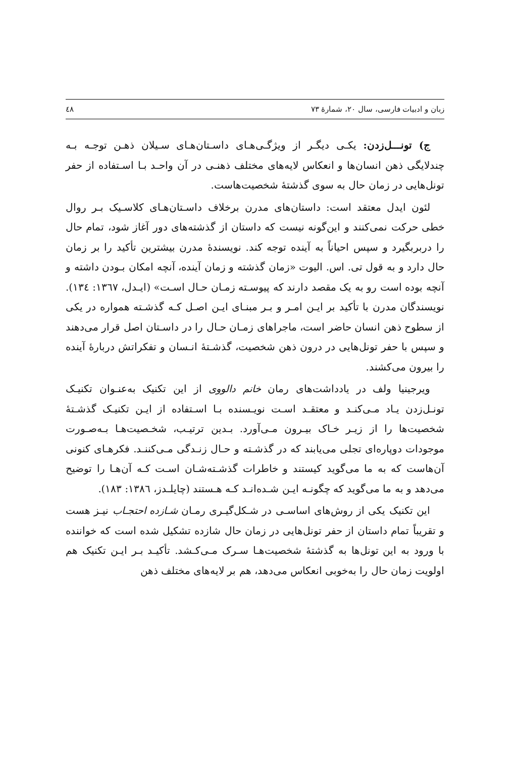زبان و ادبیات فارسی، سال ۲۰، شمارهٔ ۷۳ ٤٨
ج) تونـــل‌زدن: یکـی دیگـر از ویژگـی‌هـای داسـتان‌هـای سـیلان ذهـن توجـه بـه چندلایگی ذهن انسان‌ها و انعکاس لایه‌های مختلف ذهنـی در آن واحـد بـا اسـتفاده از حفر تونل‌هایی در زمان حال به سوی گذشتهٔ شخصیت‌هاست.
لئون ایدل معتقد است: داستان‌های مدرن برخلاف داسـتان‌هـای کلاسـیک بـر روال خطی حرکت نمی‌کنند و این‌گونه نیست که داستان از گذشته‌های دور آغاز شود، تمام حال را دربربگیرد و سپس احیاناً به آینده توجه کند. نویسندهٔ مدرن بیشترین تأکید را بر زمان حال دارد و به قول تی. اس. الیوت «زمان گذشته و زمان آینده، آنچه امکان بـودن داشته و آنچه بوده است رو به یک مقصد دارند که پیوسـته زمـان حـال اسـت» (ایـدل، ۱۳٦۷: ۱۳٤). نویسندگان مدرن با تأکید بر ایـن امـر و بـر مبنـای ایـن اصـل کـه گذشـته همواره در یکی از سطوح ذهن انسان حاضر است، ماجراهای زمـان حـال را در داسـتان اصل قرار می‌دهند و سپس با حفر تونل‌هایی در درون ذهن شخصیت، گذشـتهٔ انـسان و تفکراتش دربارهٔ آینده را بیرون می‌کشند.
ویرجینیا ولف در یادداشت‌های رمان خانم دالووی از این تکنیک به‌عنـوان تکنیـک تونـل‌زدن یـاد مـی‌کنـد و معتقـد اسـت نویـسنده بـا اسـتفاده از ایـن تکنیـک گذشـتهٔ شخصیت‌ها را از زیـر خـاک بیـرون مـی‌آورد. بـدین ترتیـب، شخـصیت‌هـا بـه‌صـورت موجودات دوپاره‌ای تجلی می‌یابند که در گذشـته و حـال زنـدگی مـی‌کننـد. فکرهـای کنونی آن‌هاست که به ما می‌گوید کیستند و خاطرات گذشـته‌شـان اسـت کـه آن‌هـا را توضیح می‌دهد و به ما می‌گوید که چگونـه ایـن شـده‌انـد کـه هـستند (چایلـدز، ۱۳۸٦: ۱۸۳).
این تکنیک یکی از روش‌های اساسـی در شـکل‌گیـری رمـان شـازده احتجـاب نیـز هست و تقریباً تمام داستان از حفر تونل‌هایی در زمان حال شازده تشکیل شده است که خواننده با ورود به این تونل‌ها به گذشتهٔ شخصیت‌هـا سـرک مـی‌کـشد. تأکیـد بـر ایـن تکنیک هم اولویت زمان حال را به‌خوبی انعکاس می‌دهد، هم بر لایه‌های مختلف ذهن